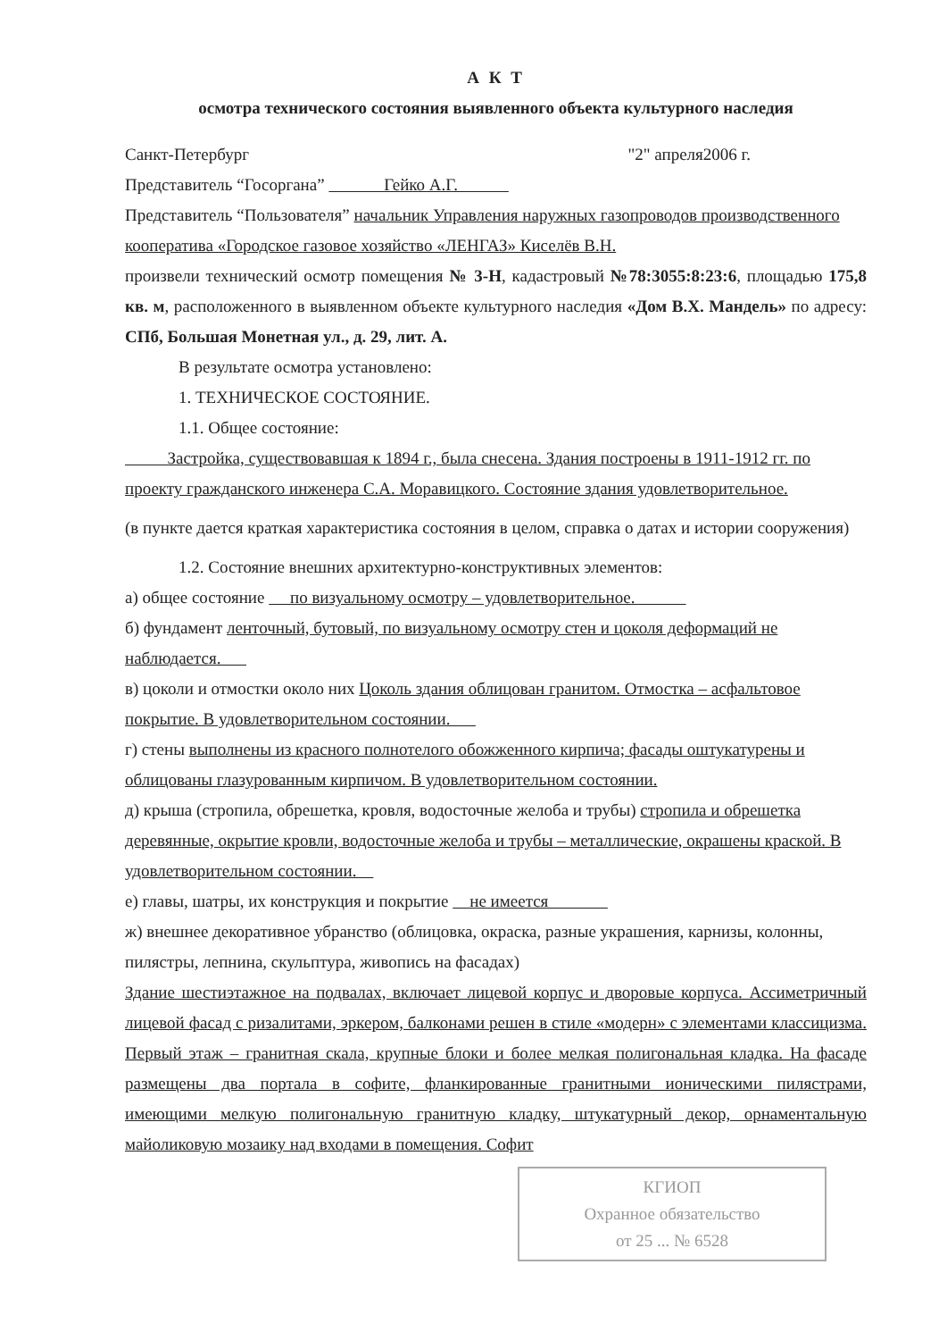А К Т
осмотра технического состояния выявленного объекта культурного наследия
Санкт-Петербург "2" апреля2006 г.
Представитель “Госоргана” Гейко А.Г.
Представитель “Пользователя” начальник Управления наружных газопроводов производственного кооператива «Городское газовое хозяйство «ЛЕНГАЗ» Киселёв В.Н.
произвели технический осмотр помещения № 3-Н, кадастровый №78:3055:8:23:6, площадью 175,8 кв. м, расположенного в выявленном объекте культурного наследия «Дом В.Х. Мандель» по адресу: СПб, Большая Монетная ул., д. 29, лит. А.
В результате осмотра установлено:
1. ТЕХНИЧЕСКОЕ СОСТОЯНИЕ.
1.1. Общее состояние:
Застройка, существовавшая к 1894 г., была снесена. Здания построены в 1911-1912 гг. по проекту гражданского инженера С.А. Моравицкого. Состояние здания удовлетворительное.
(в пункте дается краткая характеристика состояния в целом, справка о датах и истории сооружения)
1.2. Состояние внешних архитектурно-конструктивных элементов:
а) общее состояние по визуальному осмотру – удовлетворительное.
б) фундамент ленточный, бутовый, по визуальному осмотру стен и цоколя деформаций не наблюдается.
в) цоколи и отмостки около них Цоколь здания облицован гранитом. Отмостка – асфальтовое покрытие. В удовлетворительном состоянии.
г) стены выполнены из красного полнотелого обожженного кирпича; фасады оштукатурены и облицованы глазурованным кирпичом. В удовлетворительном состоянии.
д) крыша (стропила, обрешетка, кровля, водосточные желоба и трубы) стропила и обрешетка деревянные, окрытие кровли, водосточные желоба и трубы – металлические, окрашены краской. В удовлетворительном состоянии.
е) главы, шатры, их конструкция и покрытие не имеется
ж) внешнее декоративное убранство (облицовка, окраска, разные украшения, карнизы, колонны, пилястры, лепнина, скульптура, живопись на фасадах)
Здание шестиэтажное на подвалах, включает лицевой корпус и дворовые корпуса. Ассиметричный лицевой фасад с ризалитами, эркером, балконами решен в стиле «модерн» с элементами классицизма. Первый этаж – гранитная скала, крупные блоки и более мелкая полигональная кладка. На фасаде размещены два портала в софите, фланкированные гранитными ионическими пилястрами, имеющими мелкую полигональную гранитную кладку, штукатурный декор, орнаментальную майоликовую мозаику над входами в помещения. Софит
КГИОП
Охранное обязательство
от 25 ... № 6528